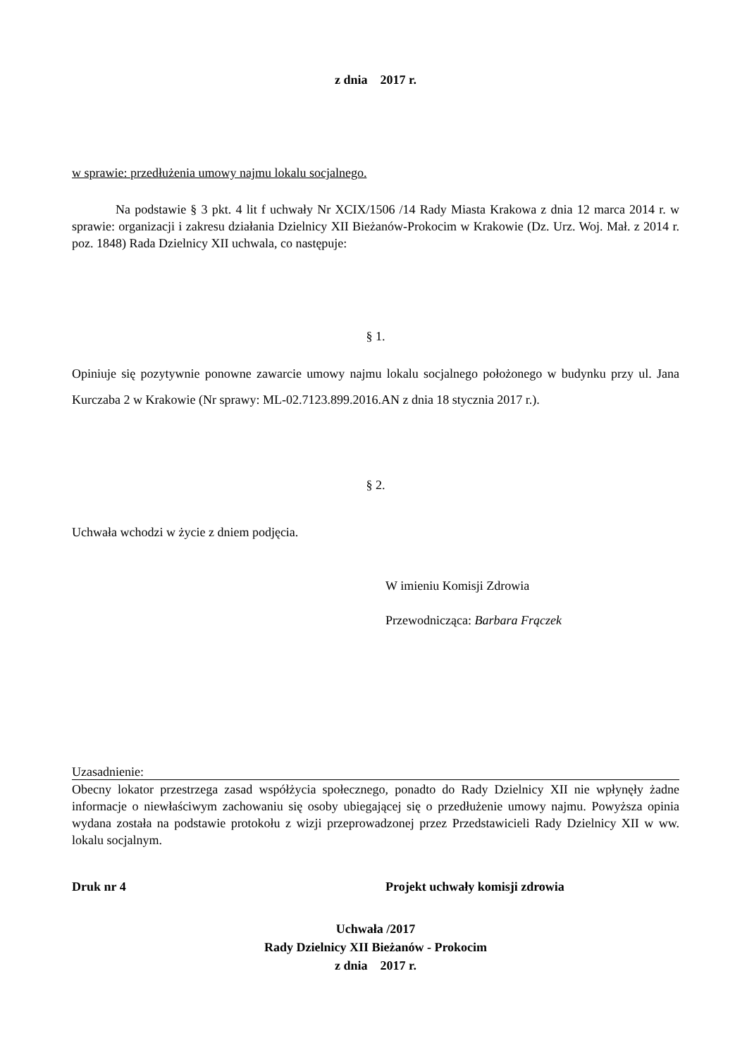z dnia 2017 r.
w sprawie: przedłużenia umowy najmu lokalu socjalnego.
Na podstawie § 3 pkt. 4 lit f uchwały Nr XCIX/1506 /14 Rady Miasta Krakowa z dnia 12 marca 2014 r. w sprawie: organizacji i zakresu działania Dzielnicy XII Bieżanów-Prokocim w Krakowie (Dz. Urz. Woj. Mał. z 2014 r. poz. 1848) Rada Dzielnicy XII uchwala, co następuje:
§ 1.
Opiniuje się pozytywnie ponowne zawarcie umowy najmu lokalu socjalnego położonego w budynku przy ul. Jana Kurczaba 2 w Krakowie (Nr sprawy: ML-02.7123.899.2016.AN z dnia 18 stycznia 2017 r.).
§ 2.
Uchwała wchodzi w życie z dniem podjęcia.
W imieniu Komisji Zdrowia
Przewodnicząca: Barbara Frączek
Uzasadnienie:
Obecny lokator przestrzega zasad współżycia społecznego, ponadto do Rady Dzielnicy XII nie wpłynęły żadne informacje o niewłaściwym zachowaniu się osoby ubiegającej się o przedłużenie umowy najmu. Powyższa opinia wydana została na podstawie protokołu z wizji przeprowadzonej przez Przedstawicieli Rady Dzielnicy XII w ww. lokalu socjalnym.
Druk nr 4 Projekt uchwały komisji zdrowia
Uchwała /2017
Rady Dzielnicy XII Bieżanów - Prokocim
z dnia 2017 r.